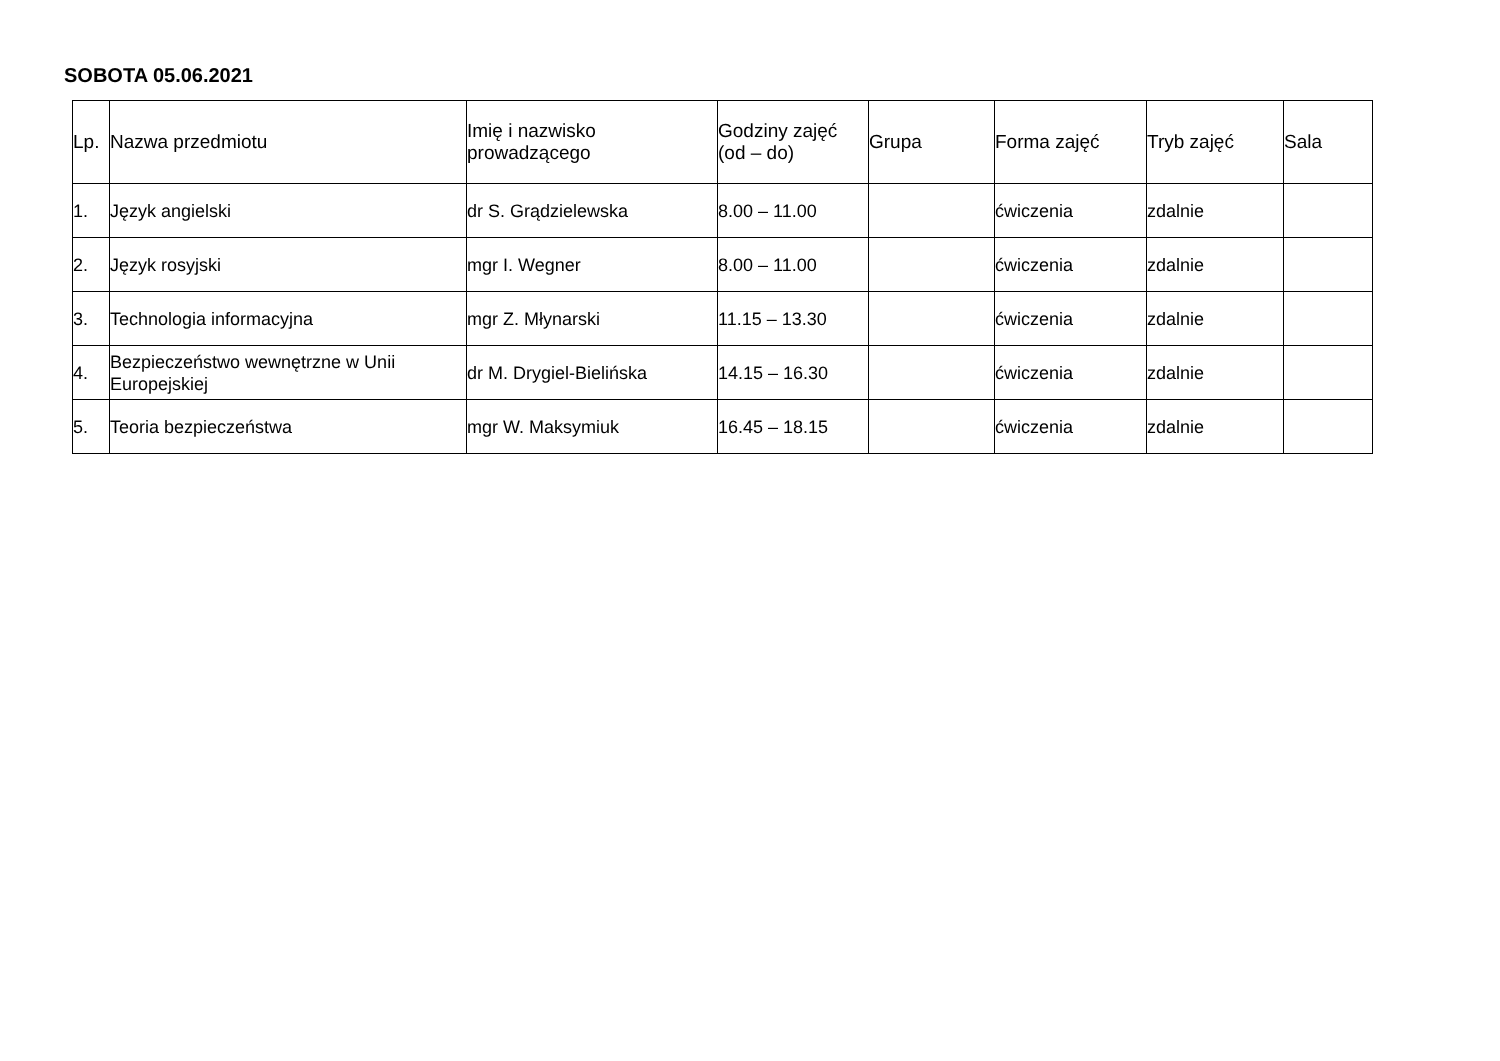SOBOTA 05.06.2021
| Lp. | Nazwa przedmiotu | Imię i nazwisko prowadzącego | Godziny zajęć (od – do) | Grupa | Forma zajęć | Tryb zajęć | Sala |
| --- | --- | --- | --- | --- | --- | --- | --- |
| 1. | Język angielski | dr S. Grądzielewska | 8.00 – 11.00 | | ćwiczenia | zdalnie | |
| 2. | Język rosyjski | mgr I. Wegner | 8.00 – 11.00 | | ćwiczenia | zdalnie | |
| 3. | Technologia informacyjna | mgr Z. Młynarski | 11.15 – 13.30 | | ćwiczenia | zdalnie | |
| 4. | Bezpieczeństwo wewnętrzne w Unii Europejskiej | dr M. Drygiel-Bielińska | 14.15 – 16.30 | | ćwiczenia | zdalnie | |
| 5. | Teoria bezpieczeństwa | mgr W. Maksymiuk | 16.45 – 18.15 | | ćwiczenia | zdalnie | |